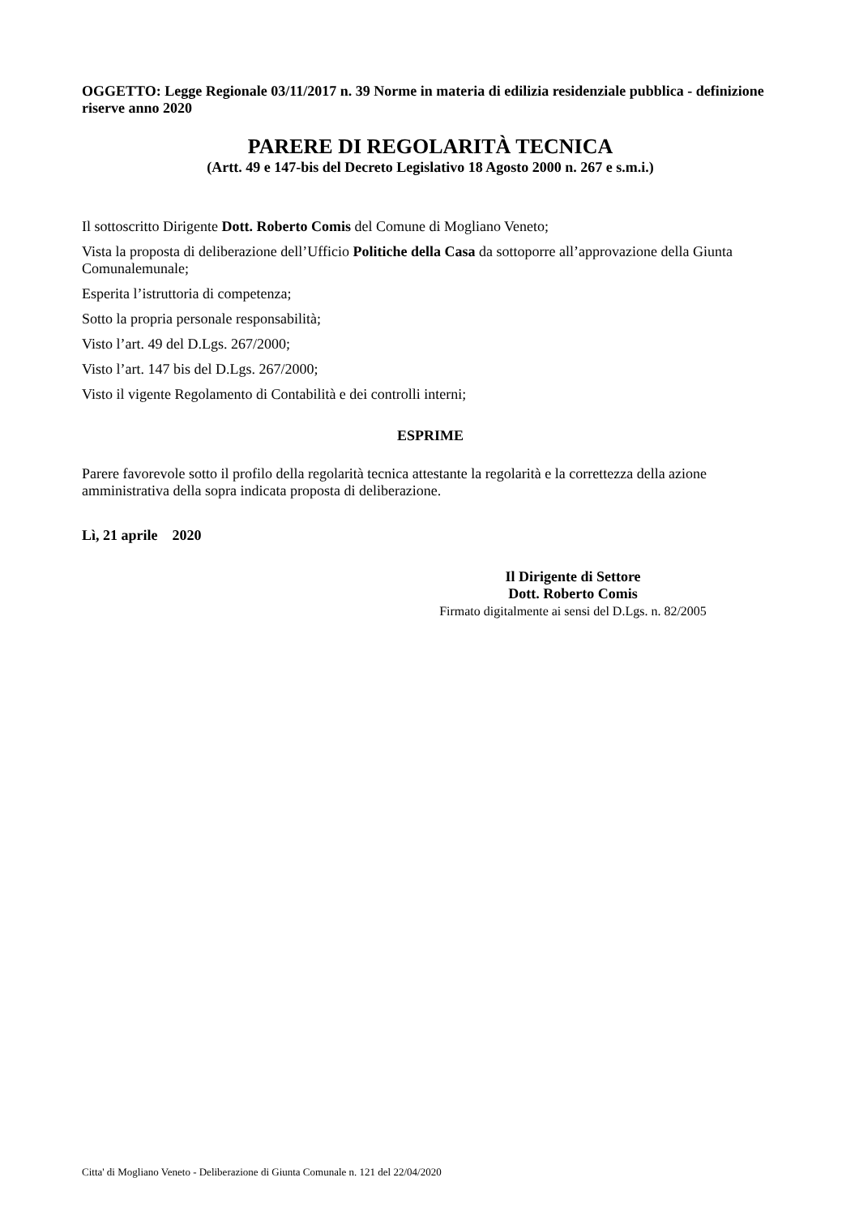OGGETTO: Legge Regionale 03/11/2017 n. 39 Norme in materia di edilizia residenziale pubblica - definizione riserve anno 2020
PARERE DI REGOLARITÀ TECNICA
(Artt. 49 e 147-bis del Decreto Legislativo 18 Agosto 2000 n. 267 e s.m.i.)
Il sottoscritto Dirigente Dott. Roberto Comis del Comune di Mogliano Veneto;
Vista la proposta di deliberazione dell’Ufficio Politiche della Casa da sottoporre all’approvazione della Giunta Comunalemunale;
Esperita l’istruttoria di competenza;
Sotto la propria personale responsabilità;
Visto l’art. 49 del D.Lgs. 267/2000;
Visto l’art. 147 bis del D.Lgs. 267/2000;
Visto il vigente Regolamento di Contabilità e dei controlli interni;
ESPRIME
Parere favorevole sotto il profilo della regolarità tecnica attestante la regolarità e la correttezza della azione amministrativa della sopra indicata proposta di deliberazione.
Lì, 21 aprile 2020
Il Dirigente di Settore
Dott. Roberto Comis
Firmato digitalmente ai sensi del D.Lgs. n. 82/2005
Citta' di Mogliano Veneto - Deliberazione di Giunta Comunale n. 121 del 22/04/2020